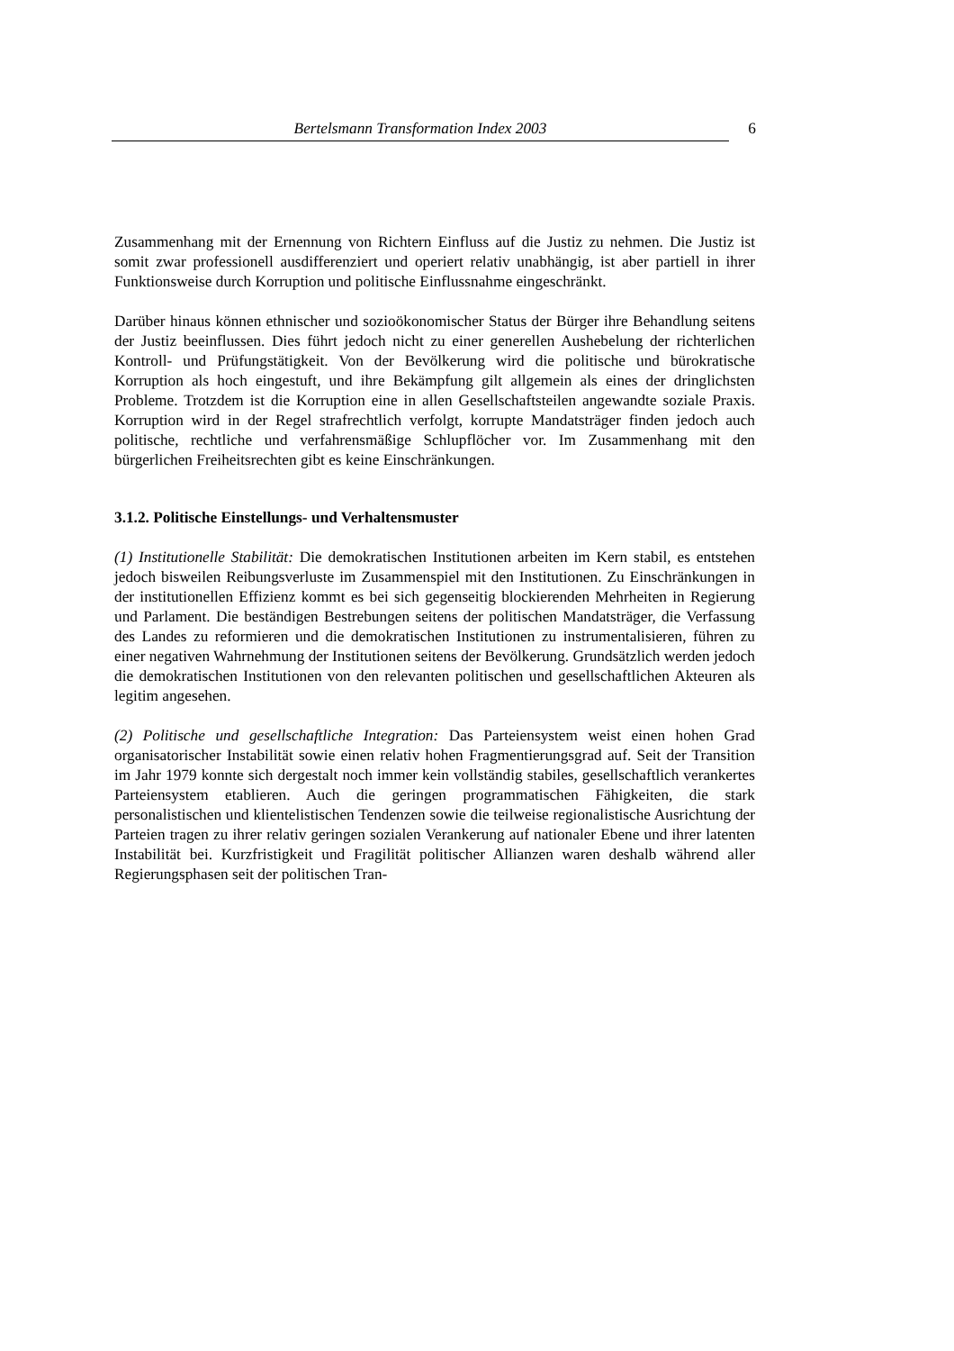Bertelsmann Transformation Index 2003 6
Zusammenhang mit der Ernennung von Richtern Einfluss auf die Justiz zu nehmen. Die Justiz ist somit zwar professionell ausdifferenziert und operiert relativ unabhängig, ist aber partiell in ihrer Funktionsweise durch Korruption und politische Einflussnahme eingeschränkt.
Darüber hinaus können ethnischer und sozioökonomischer Status der Bürger ihre Behandlung seitens der Justiz beeinflussen. Dies führt jedoch nicht zu einer generellen Aushebelung der richterlichen Kontroll- und Prüfungstätigkeit. Von der Bevölkerung wird die politische und bürokratische Korruption als hoch eingestuft, und ihre Bekämpfung gilt allgemein als eines der dringlichsten Probleme. Trotzdem ist die Korruption eine in allen Gesellschaftsteilen angewandte soziale Praxis. Korruption wird in der Regel strafrechtlich verfolgt, korrupte Mandatsträger finden jedoch auch politische, rechtliche und verfahrensmäßige Schlupflöcher vor. Im Zusammenhang mit den bürgerlichen Freiheitsrechten gibt es keine Einschränkungen.
3.1.2. Politische Einstellungs- und Verhaltensmuster
(1) Institutionelle Stabilität: Die demokratischen Institutionen arbeiten im Kern stabil, es entstehen jedoch bisweilen Reibungsverluste im Zusammenspiel mit den Institutionen. Zu Einschränkungen in der institutionellen Effizienz kommt es bei sich gegenseitig blockierenden Mehrheiten in Regierung und Parlament. Die beständigen Bestrebungen seitens der politischen Mandatsträger, die Verfassung des Landes zu reformieren und die demokratischen Institutionen zu instrumentalisieren, führen zu einer negativen Wahrnehmung der Institutionen seitens der Bevölkerung. Grundsätzlich werden jedoch die demokratischen Institutionen von den relevanten politischen und gesellschaftlichen Akteuren als legitim angesehen.
(2) Politische und gesellschaftliche Integration: Das Parteiensystem weist einen hohen Grad organisatorischer Instabilität sowie einen relativ hohen Fragmentierungsgrad auf. Seit der Transition im Jahr 1979 konnte sich dergestalt noch immer kein vollständig stabiles, gesellschaftlich verankertes Parteiensystem etablieren. Auch die geringen programmatischen Fähigkeiten, die stark personalistischen und klientelistischen Tendenzen sowie die teilweise regionalistische Ausrichtung der Parteien tragen zu ihrer relativ geringen sozialen Verankerung auf nationaler Ebene und ihrer latenten Instabilität bei. Kurzfristigkeit und Fragilität politischer Allianzen waren deshalb während aller Regierungsphasen seit der politischen Tran-